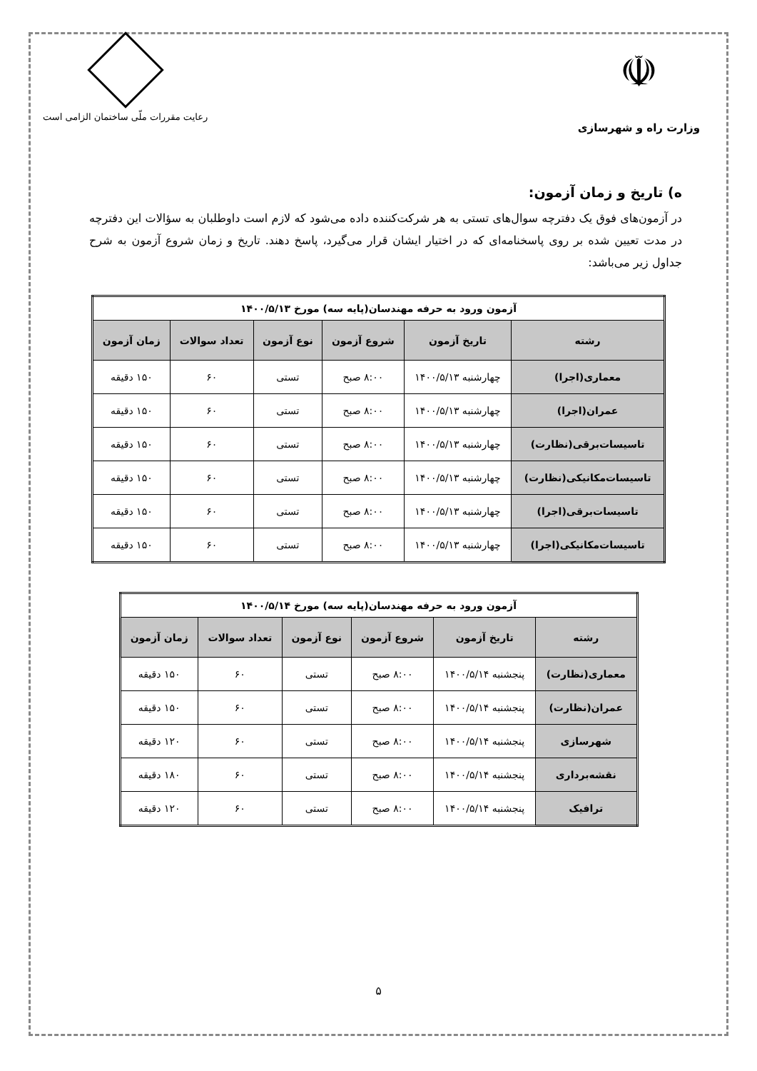☫
وزارت راه و شهرسازی
رعایت مقررات ملّی ساختمان الزامی است
ه) تاریخ و زمان آزمون:
در آزمون‌های فوق یک دفترچه سوال‌های تستی به هر شرکت‌کننده داده می‌شود که لازم است داوطلبان به سؤالات این دفترچه در مدت تعیین شده بر روی پاسخنامه‌ای که در اختیار ایشان قرار می‌گیرد، پاسخ دهند. تاریخ و زمان شروع آزمون به شرح جداول زیر می‌باشد:
| آزمون ورود به حرفه مهندسان(پایه سه) مورخ ۱۴۰۰/۵/۱۳ | | | | | |
| --- | --- | --- | --- | --- | --- |
| رشته | تاریخ آزمون | شروع آزمون | نوع آزمون | تعداد سوالات | زمان آزمون |
| معماری(اجرا) | چهارشنبه ۱۴۰۰/۵/۱۳ | ۸:۰۰ صبح | تستی | ۶۰ | ۱۵۰ دقیقه |
| عمران(اجرا) | چهارشنبه ۱۴۰۰/۵/۱۳ | ۸:۰۰ صبح | تستی | ۶۰ | ۱۵۰ دقیقه |
| تاسیسات‌برقی(نظارت) | چهارشنبه ۱۴۰۰/۵/۱۳ | ۸:۰۰ صبح | تستی | ۶۰ | ۱۵۰ دقیقه |
| تاسیسات‌مکانیکی(نظارت) | چهارشنبه ۱۴۰۰/۵/۱۳ | ۸:۰۰ صبح | تستی | ۶۰ | ۱۵۰ دقیقه |
| تاسیسات‌برقی(اجرا) | چهارشنبه ۱۴۰۰/۵/۱۳ | ۸:۰۰ صبح | تستی | ۶۰ | ۱۵۰ دقیقه |
| تاسیسات‌مکانیکی(اجرا) | چهارشنبه ۱۴۰۰/۵/۱۳ | ۸:۰۰ صبح | تستی | ۶۰ | ۱۵۰ دقیقه |
| آزمون ورود به حرفه مهندسان(پایه سه) مورخ ۱۴۰۰/۵/۱۴ | | | | | |
| --- | --- | --- | --- | --- | --- |
| رشته | تاریخ آزمون | شروع آزمون | نوع آزمون | تعداد سوالات | زمان آزمون |
| معماری(نظارت) | پنجشنبه ۱۴۰۰/۵/۱۴ | ۸:۰۰ صبح | تستی | ۶۰ | ۱۵۰ دقیقه |
| عمران(نظارت) | پنجشنبه ۱۴۰۰/۵/۱۴ | ۸:۰۰ صبح | تستی | ۶۰ | ۱۵۰ دقیقه |
| شهرسازی | پنجشنبه ۱۴۰۰/۵/۱۴ | ۸:۰۰ صبح | تستی | ۶۰ | ۱۲۰ دقیقه |
| نقشه‌برداری | پنجشنبه ۱۴۰۰/۵/۱۴ | ۸:۰۰ صبح | تستی | ۶۰ | ۱۸۰ دقیقه |
| ترافیک | پنجشنبه ۱۴۰۰/۵/۱۴ | ۸:۰۰ صبح | تستی | ۶۰ | ۱۲۰ دقیقه |
۵